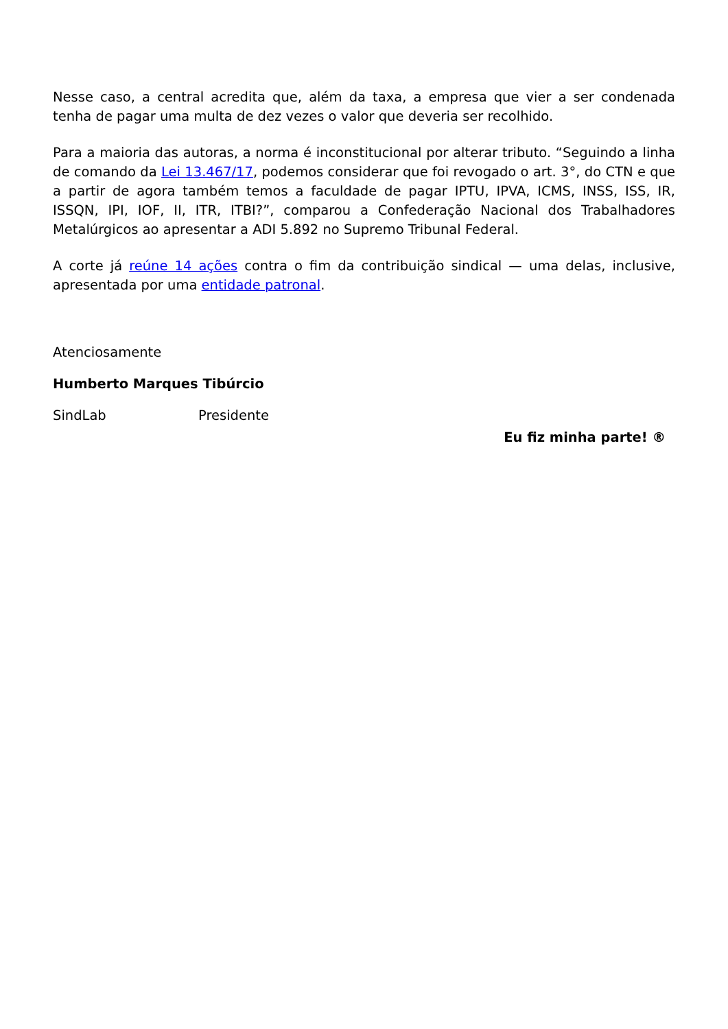Nesse caso, a central acredita que, além da taxa, a empresa que vier a ser condenada tenha de pagar uma multa de dez vezes o valor que deveria ser recolhido.
Para a maioria das autoras, a norma é inconstitucional por alterar tributo. “Seguindo a linha de comando da Lei 13.467/17, podemos considerar que foi revogado o art. 3°, do CTN e que a partir de agora também temos a faculdade de pagar IPTU, IPVA, ICMS, INSS, ISS, IR, ISSQN, IPI, IOF, II, ITR, ITBI?”, comparou a Confederação Nacional dos Trabalhadores Metalúrgicos ao apresentar a ADI 5.892 no Supremo Tribunal Federal.
A corte já reúne 14 ações contra o fim da contribuição sindical — uma delas, inclusive, apresentada por uma entidade patronal.
Atenciosamente
Humberto Marques Tibúrcio
SindLab Presidente
Eu fiz minha parte! ®